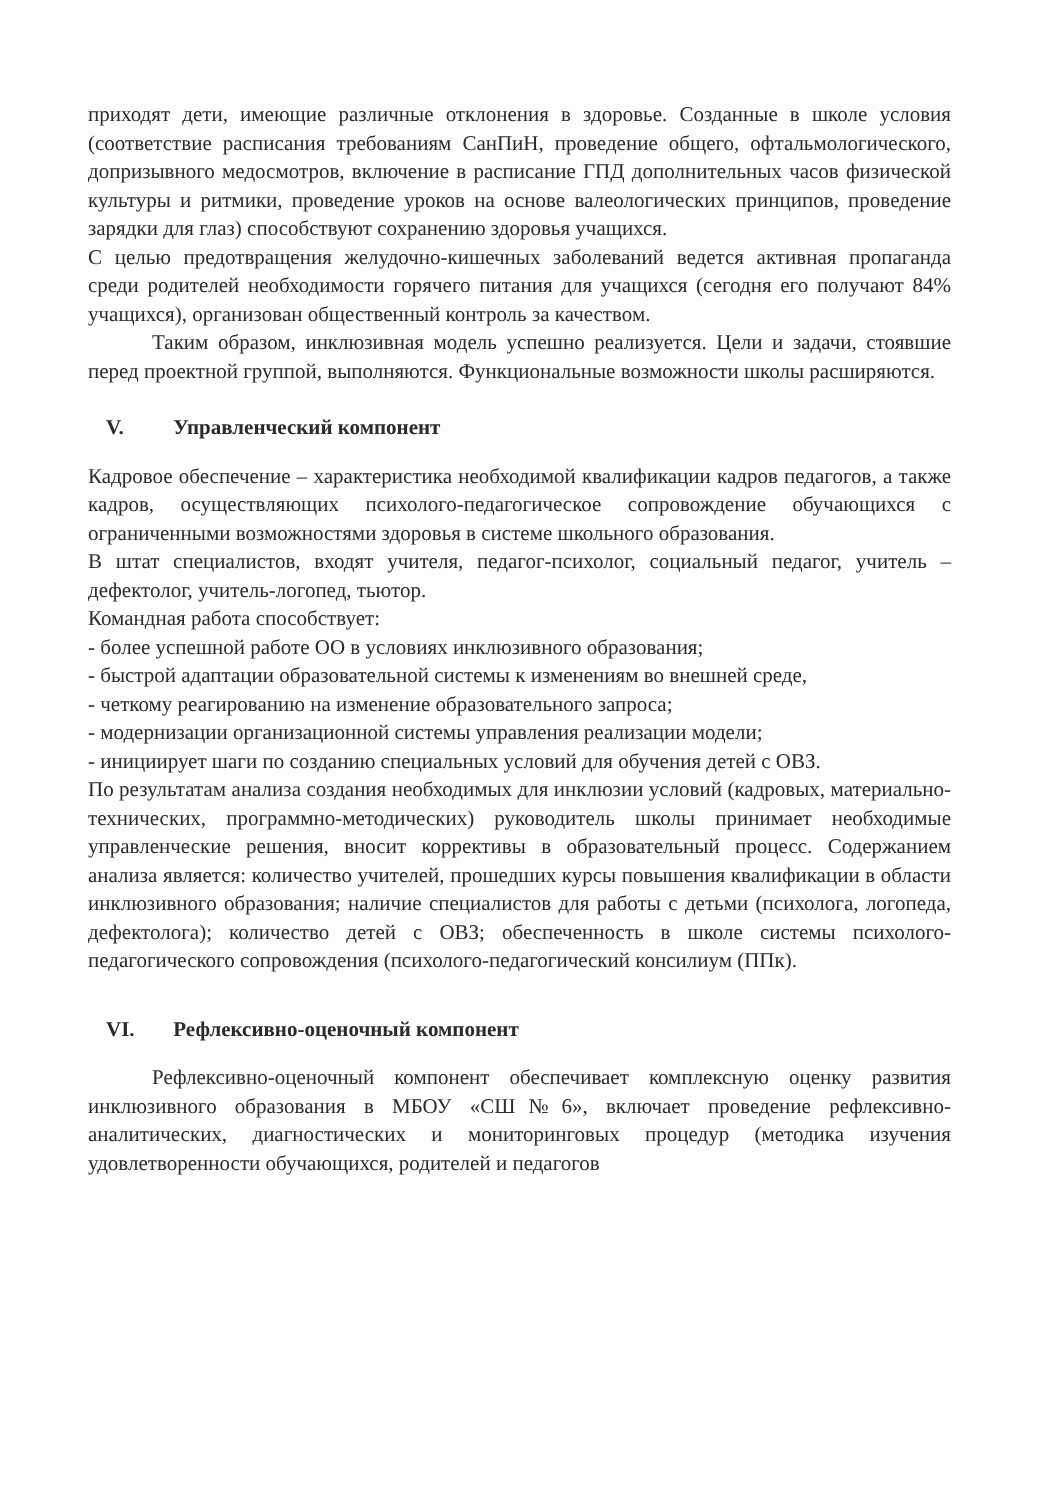приходят дети, имеющие различные отклонения в здоровье. Созданные в школе условия (соответствие расписания требованиям СанПиН, проведение общего, офтальмологического, допризывного медосмотров, включение в расписание ГПД дополнительных часов физической культуры и ритмики, проведение уроков на основе валеологических принципов, проведение зарядки для глаз) способствуют сохранению здоровья учащихся.
С целью предотвращения желудочно-кишечных заболеваний ведется активная пропаганда среди родителей необходимости горячего питания для учащихся (сегодня его получают 84% учащихся), организован общественный контроль за качеством.
Таким образом, инклюзивная модель успешно реализуется. Цели и задачи, стоявшие перед проектной группой, выполняются. Функциональные возможности школы расширяются.
V. Управленческий компонент
Кадровое обеспечение – характеристика необходимой квалификации кадров педагогов, а также кадров, осуществляющих психолого-педагогическое сопровождение обучающихся с ограниченными возможностями здоровья в системе школьного образования.
В штат специалистов, входят учителя, педагог-психолог, социальный педагог, учитель –дефектолог, учитель-логопед, тьютор.
Командная работа способствует:
- более успешной работе ОО в условиях инклюзивного образования;
- быстрой адаптации образовательной системы к изменениям во внешней среде,
- четкому реагированию на изменение образовательного запроса;
- модернизации организационной системы управления реализации модели;
- инициирует шаги по созданию специальных условий для обучения детей с ОВЗ.
По результатам анализа создания необходимых для инклюзии условий (кадровых, материально-технических, программно-методических) руководитель школы принимает необходимые управленческие решения, вносит коррективы в образовательный процесс. Содержанием анализа является: количество учителей, прошедших курсы повышения квалификации в области инклюзивного образования; наличие специалистов для работы с детьми (психолога, логопеда, дефектолога); количество детей с ОВЗ; обеспеченность в школе системы психолого-педагогического сопровождения (психолого-педагогический консилиум (ППк).
VI. Рефлексивно-оценочный компонент
Рефлексивно-оценочный компонент обеспечивает комплексную оценку развития инклюзивного образования в МБОУ «СШ№6», включает проведение рефлексивно-аналитических, диагностических и мониторинговых процедур (методика изучения удовлетворенности обучающихся, родителей и педагогов